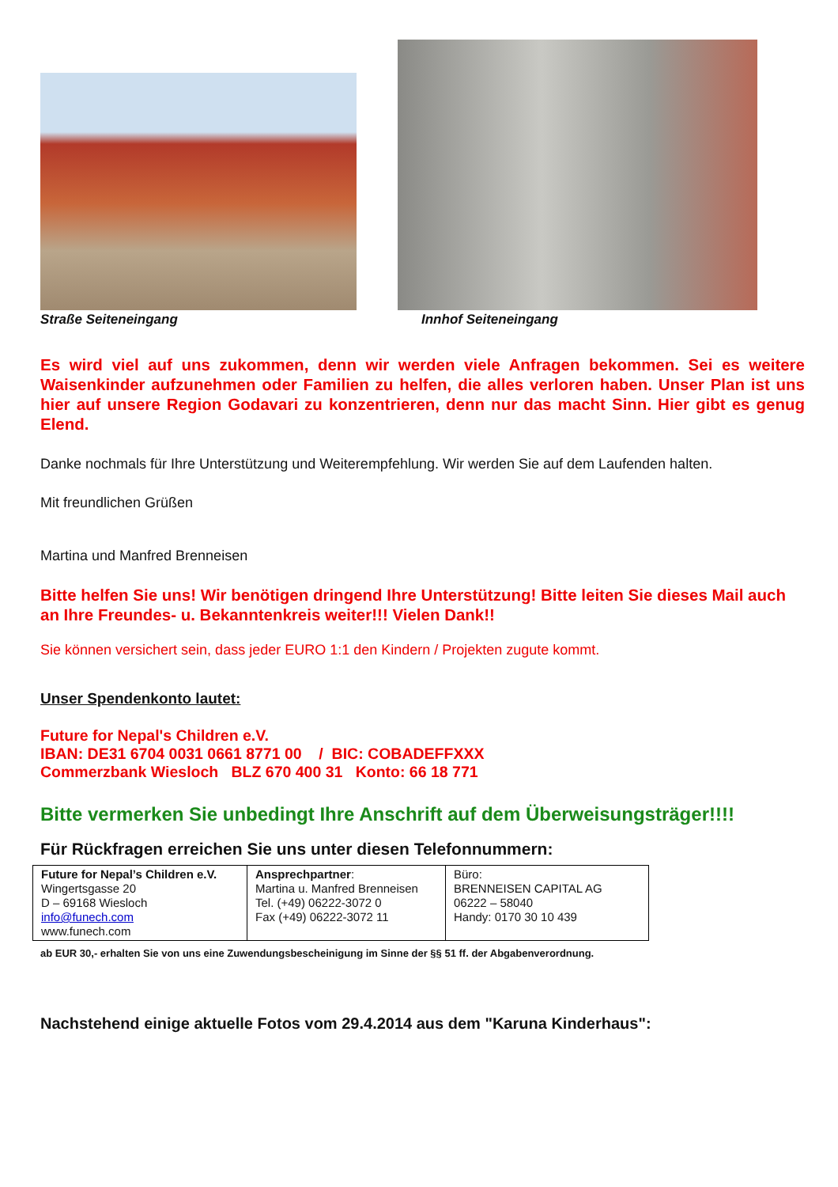Straße Seiteneingang
Innhof Seiteneingang
Es wird viel auf uns zukommen, denn wir werden viele Anfragen bekommen. Sei es weitere Waisenkinder aufzunehmen oder Familien zu helfen, die alles verloren haben. Unser Plan ist uns hier auf unsere Region Godavari zu konzentrieren, denn nur das macht Sinn. Hier gibt es genug Elend.
Danke nochmals für Ihre Unterstützung und Weiterempfehlung. Wir werden Sie auf dem Laufenden halten.
Mit freundlichen Grüßen
Martina und Manfred Brenneisen
Bitte helfen Sie uns! Wir benötigen dringend Ihre Unterstützung! Bitte leiten Sie dieses Mail auch an Ihre Freundes- u. Bekanntenkreis weiter!!! Vielen Dank!!
Sie können versichert sein, dass jeder EURO 1:1 den Kindern / Projekten zugute kommt.
Unser Spendenkonto lautet:
Future for Nepal's Children e.V.
IBAN: DE31 6704 0031 0661 8771 00 / BIC: COBADEFFXXX
Commerzbank Wiesloch BLZ 670 400 31 Konto: 66 18 771
Bitte vermerken Sie unbedingt Ihre Anschrift auf dem Überweisungsträger!!!!
Für Rückfragen erreichen Sie uns unter diesen Telefonnummern:
| Future for Nepal’s Children e.V. Wingertsgasse 20 D – 69168 Wiesloch info@funech.com www.funech.com | Ansprechpartner : Martina u. Manfred Brenneisen Tel. (+49) 06222-3072 0 Fax (+49) 06222-3072 11 | Büro: BRENNEISEN CAPITAL AG 06222 – 58040 Handy: 0170 30 10 439 |
ab EUR 30,- erhalten Sie von uns eine Zuwendungsbescheinigung im Sinne der §§ 51 ff. der Abgabenverordnung.
Nachstehend einige aktuelle Fotos vom 29.4.2014 aus dem "Karuna Kinderhaus":